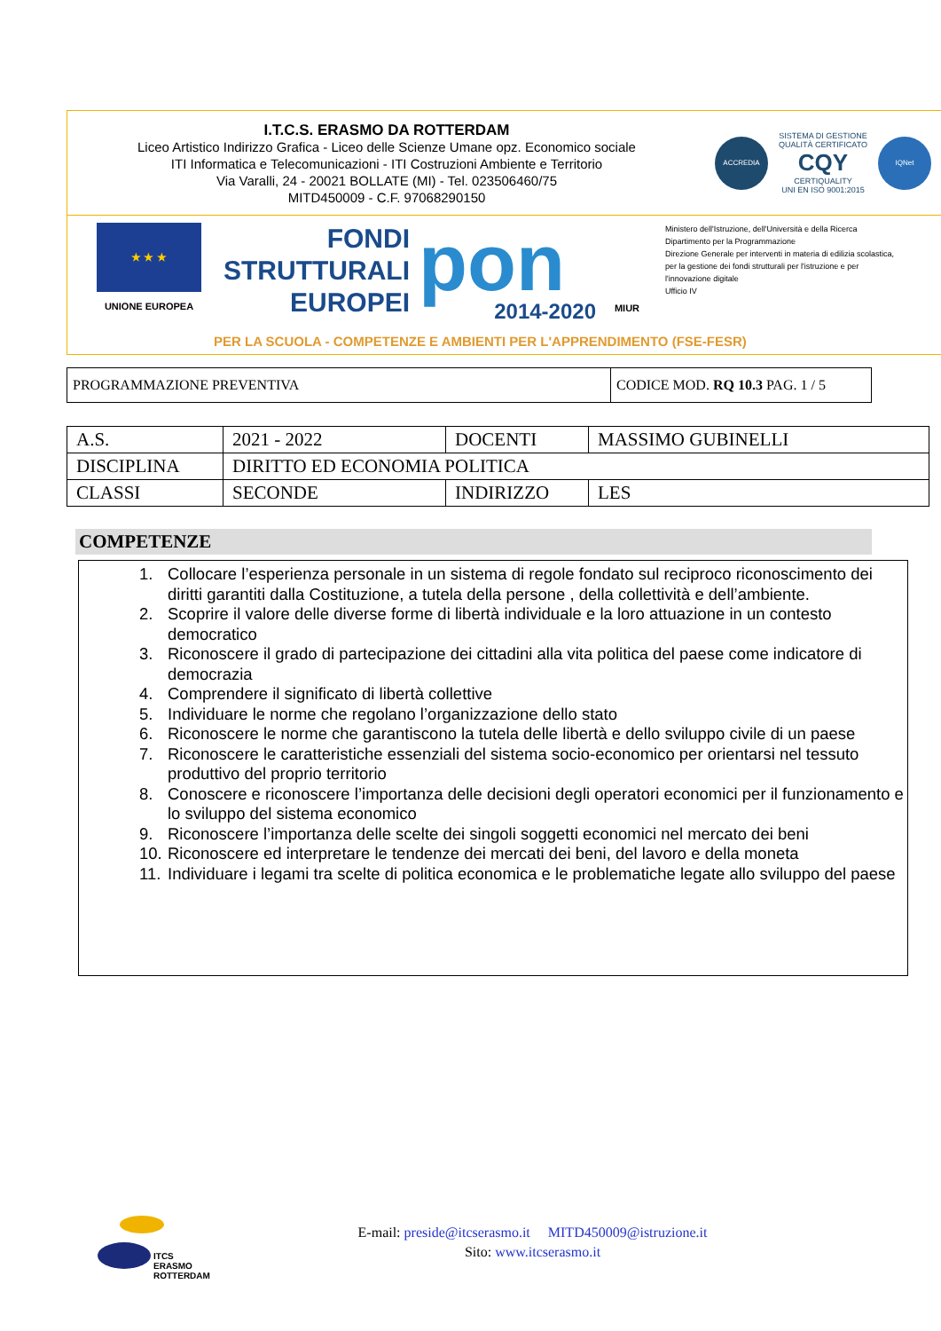I.T.C.S. ERASMO DA ROTTERDAM
Liceo Artistico Indirizzo Grafica - Liceo delle Scienze Umane opz. Economico sociale
ITI Informatica e Telecomunicazioni - ITI Costruzioni Ambiente e Territorio
Via Varalli, 24 - 20021 BOLLATE (MI) - Tel. 023506460/75
MITD450009 - C.F. 97068290150
ACCREDIA
SISTEMA DI GESTIONE
QUALITÀ CERTIFICATO
CQY
CERTIQUALITY
UNI EN ISO 9001:2015
IQNet
★ ★ ★
UNIONE EUROPEA
FONDI
STRUTTURALI
EUROPEI
pon
2014-2020
MIUR
Ministero dell'Istruzione, dell'Università e della Ricerca
Dipartimento per la Programmazione
Direzione Generale per interventi in materia di edilizia scolastica, per la gestione dei fondi strutturali per l'istruzione e per l'innovazione digitale
Ufficio IV
PER LA SCUOLA - COMPETENZE E AMBIENTI PER L'APPRENDIMENTO (FSE-FESR)
| PROGRAMMAZIONE PREVENTIVA | CODICE MOD. RQ 10.3 PAG. 1 / 5 |
| A.S. | 2021 - 2022 | DOCENTI | MASSIMO GUBINELLI |
| DISCIPLINA | DIRITTO ED ECONOMIA POLITICA | | |
| CLASSI | SECONDE | INDIRIZZO | LES |
COMPETENZE
1. Collocare l’esperienza personale in un sistema di regole fondato sul reciproco riconoscimento dei diritti garantiti dalla Costituzione, a tutela della persone , della collettività e dell’ambiente.
2. Scoprire il valore delle diverse forme di libertà individuale e la loro attuazione in un contesto democratico
3. Riconoscere il grado di partecipazione dei cittadini alla vita politica del paese come indicatore di democrazia
4. Comprendere il significato di libertà collettive
5. Individuare le norme che regolano l’organizzazione dello stato
6. Riconoscere le norme che garantiscono la tutela delle libertà e dello sviluppo civile di un paese
7. Riconoscere le caratteristiche essenziali del sistema socio-economico per orientarsi nel tessuto produttivo del proprio territorio
8. Conoscere e riconoscere l’importanza delle decisioni degli operatori economici per il funzionamento e lo sviluppo del sistema economico
9. Riconoscere l’importanza delle scelte dei singoli soggetti economici nel mercato dei beni
10. Riconoscere ed interpretare le tendenze dei mercati dei beni, del lavoro e della moneta
11. Individuare i legami tra scelte di politica economica e le problematiche legate allo sviluppo del paese
ITCS
ERASMO
ROTTERDAM
E-mail: preside@itcserasmo.it MITD450009@istruzione.it
Sito: www.itcserasmo.it